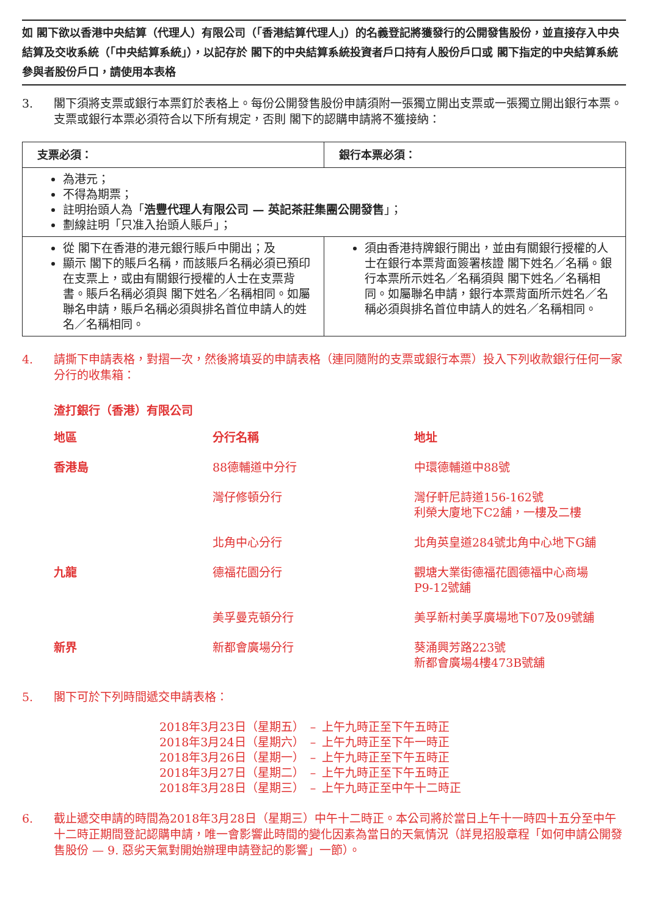如 閣下欲以香港中央結算（代理人）有限公司（「香港結算代理人」）的名義登記將獲發行的公開發售股份，並直接存入中央結算及交收系統（「中央結算系統」），以記存於 閣下的中央結算系統投資者戶口持有人股份戶口或 閣下指定的中央結算系統參與者股份戶口，請使用本表格
3. 閣下須將支票或銀行本票釘於表格上。每份公開發售股份申請須附一張獨立開出支票或一張獨立開出銀行本票。支票或銀行本票必須符合以下所有規定，否則 閣下的認購申請將不獲接納：
| 支票必須： | 銀行本票必須： |
| --- | --- |
| 為港元； 不得為期票； 註明抬頭人為「 浩豐代理人有限公司 — 英記茶莊集團公開發售 」； 劃線註明「只准入抬頭人賬戶」； | |
| 從 閣下在香港的港元銀行賬戶中開出；及 顯示 閣下的賬戶名稱，而該賬戶名稱必須已預印在支票上，或由有關銀行授權的人士在支票背書。賬戶名稱必須與 閣下姓名／名稱相同。如屬聯名申請，賬戶名稱必須與排名首位申請人的姓名／名稱相同。 | 須由香港持牌銀行開出，並由有關銀行授權的人士在銀行本票背面簽署核證 閣下姓名／名稱。銀行本票所示姓名／名稱須與 閣下姓名／名稱相同。如屬聯名申請，銀行本票背面所示姓名／名稱必須與排名首位申請人的姓名／名稱相同。 |
4. 請撕下申請表格，對摺一次，然後將填妥的申請表格（連同隨附的支票或銀行本票）投入下列收款銀行任何一家分行的收集箱：
渣打銀行（香港）有限公司
| 地區 | 分行名稱 | 地址 |
| 香港島 | 88德輔道中分行 | 中環德輔道中88號 |
| | 灣仔修頓分行 | 灣仔軒尼詩道156-162號 利榮大廈地下C2舖，一樓及二樓 |
| | 北角中心分行 | 北角英皇道284號北角中心地下G舖 |
| 九龍 | 德福花園分行 | 觀塘大業街德福花園德福中心商場 P9-12號舖 |
| | 美孚曼克頓分行 | 美孚新村美孚廣場地下07及09號舖 |
| 新界 | 新都會廣場分行 | 葵涌興芳路223號 新都會廣場4樓473B號舖 |
5. 閣下可於下列時間遞交申請表格：
| 2018年3月23日（星期五） | – | 上午九時正至下午五時正 |
| 2018年3月24日（星期六） | – | 上午九時正至下午一時正 |
| 2018年3月26日（星期一） | – | 上午九時正至下午五時正 |
| 2018年3月27日（星期二） | – | 上午九時正至下午五時正 |
| 2018年3月28日（星期三） | – | 上午九時正至中午十二時正 |
6. 截止遞交申請的時間為2018年3月28日（星期三）中午十二時正。本公司將於當日上午十一時四十五分至中午十二時正期間登記認購申請，唯一會影響此時間的變化因素為當日的天氣情況（詳見招股章程「如何申請公開發售股份 — 9. 惡劣天氣對開始辦理申請登記的影響」一節）。